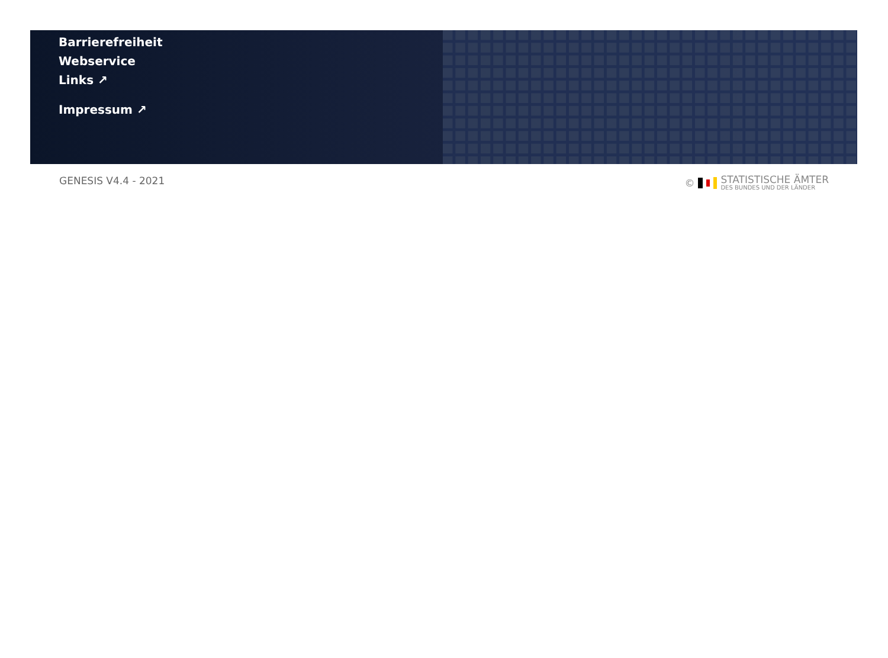Barrierefreiheit
Webservice
Links ↗
Impressum ↗
GENESIS V4.4 - 2021 ©
STATISTISCHE ÄMTER
DES BUNDES UND DER LÄNDER